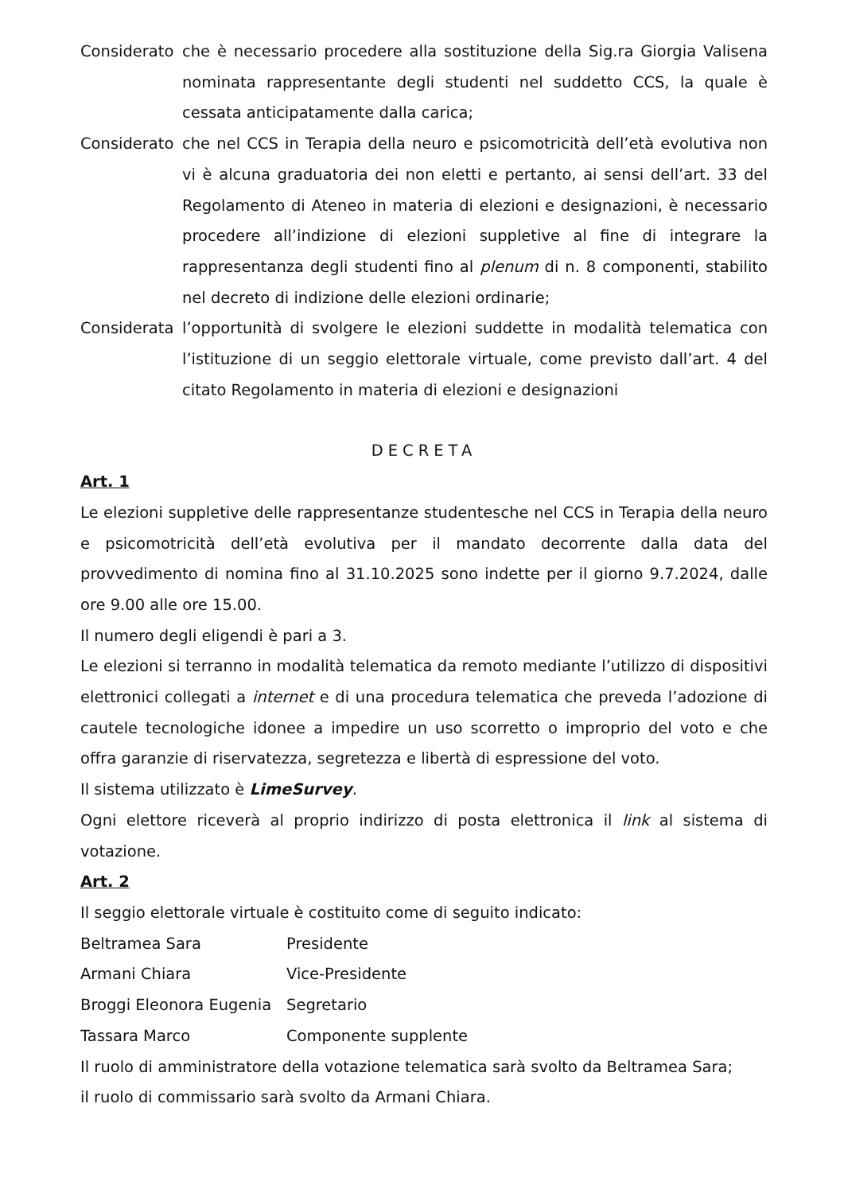Considerato
che è necessario procedere alla sostituzione della Sig.ra Giorgia Valisena nominata rappresentante degli studenti nel suddetto CCS, la quale è cessata anticipatamente dalla carica;
Considerato
che nel CCS in Terapia della neuro e psicomotricità dell’età evolutiva non vi è alcuna graduatoria dei non eletti e pertanto, ai sensi dell’art. 33 del Regolamento di Ateneo in materia di elezioni e designazioni, è necessario procedere all’indizione di elezioni suppletive al fine di integrare la rappresentanza degli studenti fino al plenum di n. 8 componenti, stabilito nel decreto di indizione delle elezioni ordinarie;
Considerata
l’opportunità di svolgere le elezioni suddette in modalità telematica con l’istituzione di un seggio elettorale virtuale, come previsto dall’art. 4 del citato Regolamento in materia di elezioni e designazioni
DECRETA
Art. 1
Le elezioni suppletive delle rappresentanze studentesche nel CCS in Terapia della neuro e psicomotricità dell’età evolutiva per il mandato decorrente dalla data del provvedimento di nomina fino al 31.10.2025 sono indette per il giorno 9.7.2024, dalle ore 9.00 alle ore 15.00.
Il numero degli eligendi è pari a 3.
Le elezioni si terranno in modalità telematica da remoto mediante l’utilizzo di dispositivi elettronici collegati a internet e di una procedura telematica che preveda l’adozione di cautele tecnologiche idonee a impedire un uso scorretto o improprio del voto e che offra garanzie di riservatezza, segretezza e libertà di espressione del voto.
Il sistema utilizzato è LimeSurvey.
Ogni elettore riceverà al proprio indirizzo di posta elettronica il link al sistema di votazione.
Art. 2
Il seggio elettorale virtuale è costituito come di seguito indicato:
Beltramea Sara Presidente
Armani Chiara Vice-Presidente
Broggi Eleonora Eugenia Segretario
Tassara Marco Componente supplente
Il ruolo di amministratore della votazione telematica sarà svolto da Beltramea Sara;
il ruolo di commissario sarà svolto da Armani Chiara.